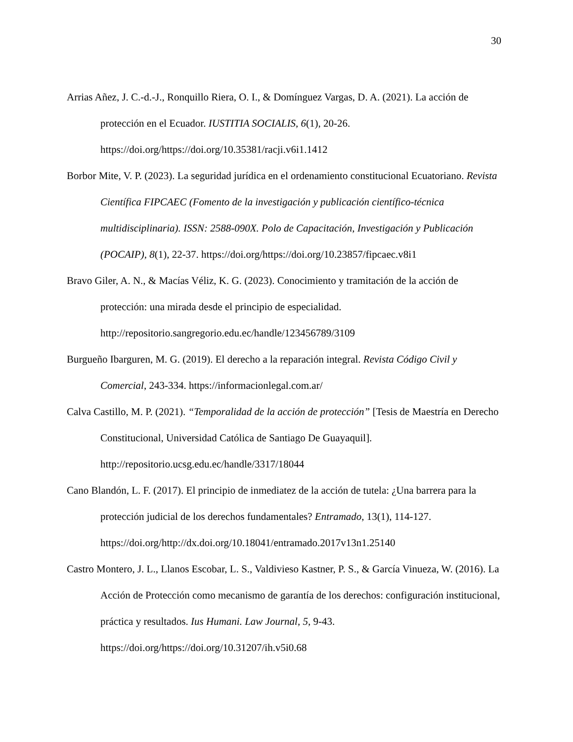30
Arrias Añez, J. C.-d.-J., Ronquillo Riera, O. I., & Domínguez Vargas, D. A. (2021). La acción de protección en el Ecuador. IUSTITIA SOCIALIS, 6(1), 20-26. https://doi.org/https://doi.org/10.35381/racji.v6i1.1412
Borbor Mite, V. P. (2023). La seguridad jurídica en el ordenamiento constitucional Ecuatoriano. Revista Científica FIPCAEC (Fomento de la investigación y publicación científico-técnica multidisciplinaria). ISSN: 2588-090X. Polo de Capacitación, Investigación y Publicación (POCAIP), 8(1), 22-37. https://doi.org/https://doi.org/10.23857/fipcaec.v8i1
Bravo Giler, A. N., & Macías Véliz, K. G. (2023). Conocimiento y tramitación de la acción de protección: una mirada desde el principio de especialidad. http://repositorio.sangregorio.edu.ec/handle/123456789/3109
Burgueño Ibarguren, M. G. (2019). El derecho a la reparación integral. Revista Código Civil y Comercial, 243-334. https://informacionlegal.com.ar/
Calva Castillo, M. P. (2021). “Temporalidad de la acción de protección” [Tesis de Maestría en Derecho Constitucional, Universidad Católica de Santiago De Guayaquil]. http://repositorio.ucsg.edu.ec/handle/3317/18044
Cano Blandón, L. F. (2017). El principio de inmediatez de la acción de tutela: ¿Una barrera para la protección judicial de los derechos fundamentales? Entramado, 13(1), 114-127. https://doi.org/http://dx.doi.org/10.18041/entramado.2017v13n1.25140
Castro Montero, J. L., Llanos Escobar, L. S., Valdivieso Kastner, P. S., & García Vinueza, W. (2016). La Acción de Protección como mecanismo de garantía de los derechos: configuración institucional, práctica y resultados. Ius Humani. Law Journal, 5, 9-43. https://doi.org/https://doi.org/10.31207/ih.v5i0.68